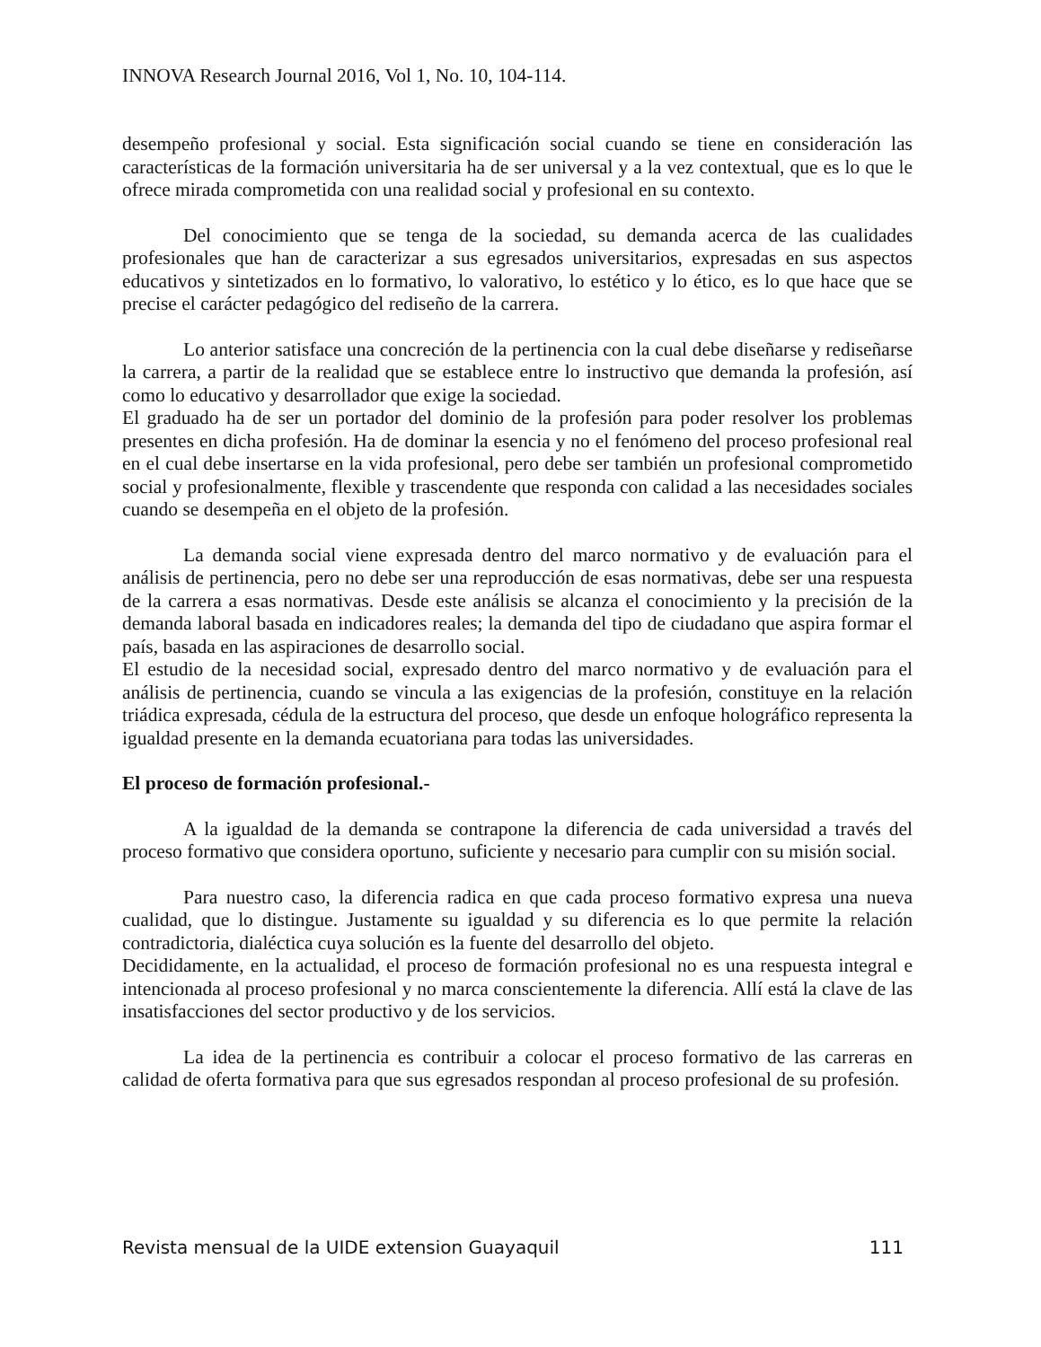INNOVA Research Journal 2016, Vol 1, No. 10, 104-114.
desempeño profesional y social. Esta significación social cuando se tiene en consideración las características de la formación universitaria ha de ser universal y a la vez contextual, que es lo que le ofrece mirada comprometida con una realidad social y profesional en su contexto.
Del conocimiento que se tenga de la sociedad, su demanda acerca de las cualidades profesionales que han de caracterizar a sus egresados universitarios, expresadas en sus aspectos educativos y sintetizados en lo formativo, lo valorativo, lo estético y lo ético, es lo que hace que se precise el carácter pedagógico del rediseño de la carrera.
Lo anterior satisface una concreción de la pertinencia con la cual debe diseñarse y rediseñarse la carrera, a partir de la realidad que se establece entre lo instructivo que demanda la profesión, así como lo educativo y desarrollador que exige la sociedad.
El graduado ha de ser un portador del dominio de la profesión para poder resolver los problemas presentes en dicha profesión. Ha de dominar la esencia y no el fenómeno del proceso profesional real en el cual debe insertarse en la vida profesional, pero debe ser también un profesional comprometido social y profesionalmente, flexible y trascendente que responda con calidad a las necesidades sociales cuando se desempeña en el objeto de la profesión.
La demanda social viene expresada dentro del marco normativo y de evaluación para el análisis de pertinencia, pero no debe ser una reproducción de esas normativas, debe ser una respuesta de la carrera a esas normativas. Desde este análisis se alcanza el conocimiento y la precisión de la demanda laboral basada en indicadores reales; la demanda del tipo de ciudadano que aspira formar el país, basada en las aspiraciones de desarrollo social.
El estudio de la necesidad social, expresado dentro del marco normativo y de evaluación para el análisis de pertinencia, cuando se vincula a las exigencias de la profesión, constituye en la relación triádica expresada, cédula de la estructura del proceso, que desde un enfoque holográfico representa la igualdad presente en la demanda ecuatoriana para todas las universidades.
El proceso de formación profesional.-
A la igualdad de la demanda se contrapone la diferencia de cada universidad a través del proceso formativo que considera oportuno, suficiente y necesario para cumplir con su misión social.
Para nuestro caso, la diferencia radica en que cada proceso formativo expresa una nueva cualidad, que lo distingue. Justamente su igualdad y su diferencia es lo que permite la relación contradictoria, dialéctica cuya solución es la fuente del desarrollo del objeto.
Decididamente, en la actualidad, el proceso de formación profesional no es una respuesta integral e intencionada al proceso profesional y no marca conscientemente la diferencia. Allí está la clave de las insatisfacciones del sector productivo y de los servicios.
La idea de la pertinencia es contribuir a colocar el proceso formativo de las carreras en calidad de oferta formativa para que sus egresados respondan al proceso profesional de su profesión.
Revista mensual de la UIDE extension Guayaquil 111